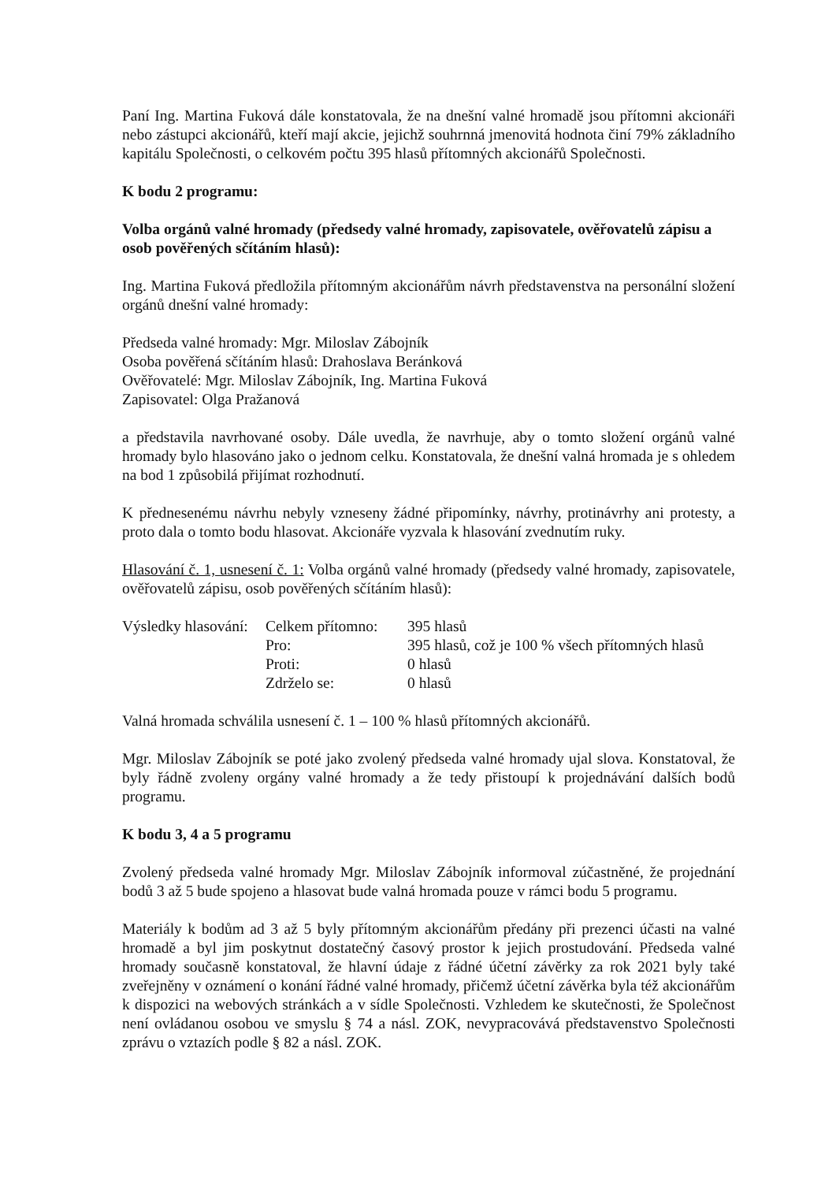Paní Ing. Martina Fuková dále konstatovala, že na dnešní valné hromadě jsou přítomni akcionáři nebo zástupci akcionářů, kteří mají akcie, jejichž souhrnná jmenovitá hodnota činí 79% základního kapitálu Společnosti, o celkovém počtu 395 hlasů přítomných akcionářů Společnosti.
K bodu 2 programu:
Volba orgánů valné hromady (předsedy valné hromady, zapisovatele, ověřovatelů zápisu a osob pověřených sčítáním hlasů):
Ing. Martina Fuková předložila přítomným akcionářům návrh představenstva na personální složení orgánů dnešní valné hromady:
Předseda valné hromady: Mgr. Miloslav Zábojník
Osoba pověřená sčítáním hlasů: Drahoslava Beránková
Ověřovatelé: Mgr. Miloslav Zábojník, Ing. Martina Fuková
Zapisovatel: Olga Pražanová
a představila navrhované osoby. Dále uvedla, že navrhuje, aby o tomto složení orgánů valné hromady bylo hlasováno jako o jednom celku. Konstatovala, že dnešní valná hromada je s ohledem na bod 1 způsobilá přijímat rozhodnutí.
K přednesenému návrhu nebyly vzneseny žádné připomínky, návrhy, protinávrhy ani protesty, a proto dala o tomto bodu hlasovat. Akcionáře vyzvala k hlasování zvednutím ruky.
Hlasování č. 1, usnesení č. 1: Volba orgánů valné hromady (předsedy valné hromady, zapisovatele, ověřovatelů zápisu, osob pověřených sčítáním hlasů):
| Výsledky hlasování: | Celkem přítomno: | 395 hlasů |
| | Pro: | 395 hlasů, což je 100 % všech přítomných hlasů |
| | Proti: | 0 hlasů |
| | Zdrželo se: | 0 hlasů |
Valná hromada schválila usnesení č. 1 – 100 % hlasů přítomných akcionářů.
Mgr. Miloslav Zábojník se poté jako zvolený předseda valné hromady ujal slova. Konstatoval, že byly řádně zvoleny orgány valné hromady a že tedy přistoupí k projednávání dalších bodů programu.
K bodu 3, 4 a 5 programu
Zvolený předseda valné hromady Mgr. Miloslav Zábojník informoval zúčastněné, že projednání bodů 3 až 5 bude spojeno a hlasovat bude valná hromada pouze v rámci bodu 5 programu.
Materiály k bodům ad 3 až 5 byly přítomným akcionářům předány při prezenci účasti na valné hromadě a byl jim poskytnut dostatečný časový prostor k jejich prostudování. Předseda valné hromady současně konstatoval, že hlavní údaje z řádné účetní závěrky za rok 2021 byly také zveřejněny v oznámení o konání řádné valné hromady, přičemž účetní závěrka byla též akcionářům k dispozici na webových stránkách a v sídle Společnosti. Vzhledem ke skutečnosti, že Společnost není ovládanou osobou ve smyslu § 74 a násl. ZOK, nevypracovává představenstvo Společnosti zprávu o vztazích podle § 82 a násl. ZOK.